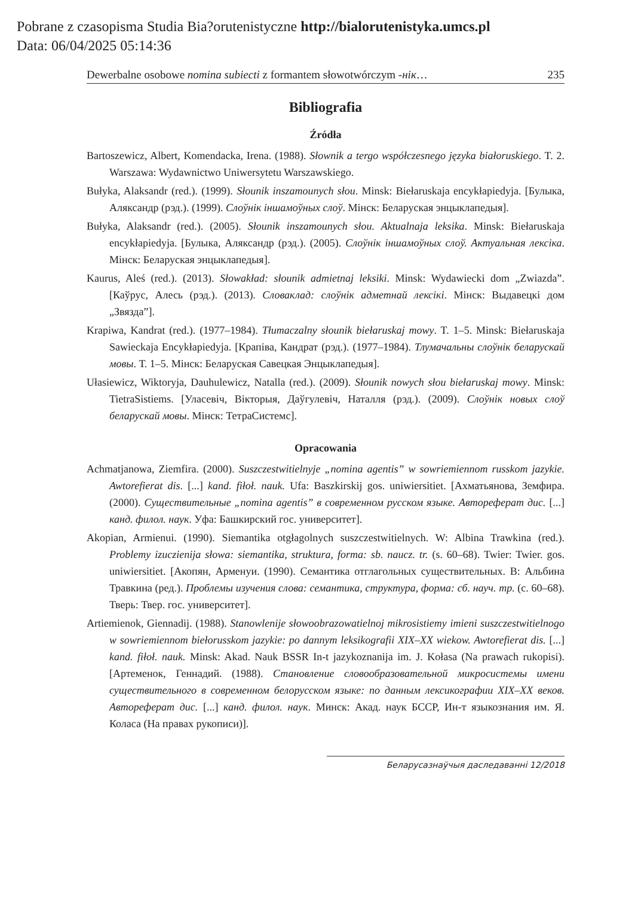Pobrane z czasopisma Studia Bia?orutenistyczne http://bialorutenistyka.umcs.pl
Data: 06/04/2025 05:14:36
Dewerbalne osobowe nomina subiecti z formantem słowotwórczym -нік… 235
Bibliografia
Źródła
Bartoszewicz, Albert, Komendacka, Irena. (1988). Słownik a tergo współczesnego języka białoruskiego. T. 2. Warszawa: Wydawnictwo Uniwersytetu Warszawskiego.
Bułyka, Alaksandr (red.). (1999). Słounik inszamounych słou. Minsk: Biełaruskaja encykłapiedyja. [Булыка, Аляксандр (рэд.). (1999). Слоўнік іншамоўных слоў. Мінск: Беларуская энцыклапедыя].
Bułyka, Alaksandr (red.). (2005). Słounik inszamounych słou. Aktualnaja leksika. Minsk: Biełaruskaja encykłapiedyja. [Булыка, Аляксандр (рэд.). (2005). Слоўнік іншамоўных слоў. Актуальная лексіка. Мінск: Беларуская энцыклапедыя].
Kaurus, Aleś (red.). (2013). Słowakład: słounik admietnaj leksiki. Minsk: Wydawiecki dom „Zwiazda”. [Каўрус, Алесь (рэд.). (2013). Словаклад: слоўнік адметнай лексікі. Мінск: Выдавецкі дом „Звязда”].
Krapiwa, Kandrat (red.). (1977–1984). Tłumaczalny słounik biełaruskaj mowy. T. 1–5. Minsk: Biełaruskaja Sawieckaja Encykłapiedyja. [Крапіва, Кандрат (рэд.). (1977–1984). Тлумачальны слоўнік беларускай мовы. Т. 1–5. Мінск: Беларуская Савецкая Энцыклапедыя].
Ułasiewicz, Wiktoryja, Dauhulewicz, Natalla (red.). (2009). Słounik nowych słou biełaruskaj mowy. Minsk: TietraSistiems. [Уласевіч, Вікторыя, Даўгулевіч, Наталля (рэд.). (2009). Слоўнік новых слоў беларускай мовы. Мінск: ТетраСистемс].
Opracowania
Achmatjanowa, Ziemfira. (2000). Suszczestwitielnyje „nomina agentis” w sowriemiennom russkom jazykie. Awtorefierat dis. [...] kand. fiłoł. nauk. Ufa: Baszkirskij gos. uniwiersitiet. [Ахматьянова, Земфира. (2000). Существительные „nomina agentis” в современном русском языке. Автореферат дис. [...] канд. филол. наук. Уфа: Башкирский гос. университет].
Akopian, Armienui. (1990). Siemantika otgłagolnych suszczestwitielnych. W: Albina Trawkina (red.). Problemy izuczienija słowa: siemantika, struktura, forma: sb. naucz. tr. (s. 60–68). Twier: Twier. gos. uniwiersitiet. [Акопян, Арменуи. (1990). Семантика отглагольных существительных. В: Альбина Травкина (ред.). Проблемы изучения слова: семантика, структура, форма: сб. науч. тр. (с. 60–68). Тверь: Твер. гос. университет].
Artiemienok, Giennadij. (1988). Stanowlenije słowoobrazowatielnoj mikrosistiemy imieni suszczestwitielnogo w sowriemiennom biełorusskom jazykie: po dannym leksikografii XIX–XX wiekow. Awtorefierat dis. [...] kand. fiłoł. nauk. Minsk: Akad. Nauk BSSR In-t jazykoznanija im. J. Kołasa (Na prawach rukopisi). [Артеменок, Геннадий. (1988). Становление словообразовательной микросистемы имени существительного в современном белорусском языке: по данным лексикографии XIX–XX веков. Автореферат дис. [...] канд. филол. наук. Минск: Акад. наук БССР, Ин-т языкознания им. Я. Коласа (На правах рукописи)].
Беларусазнаўчыя даследаванні 12/2018